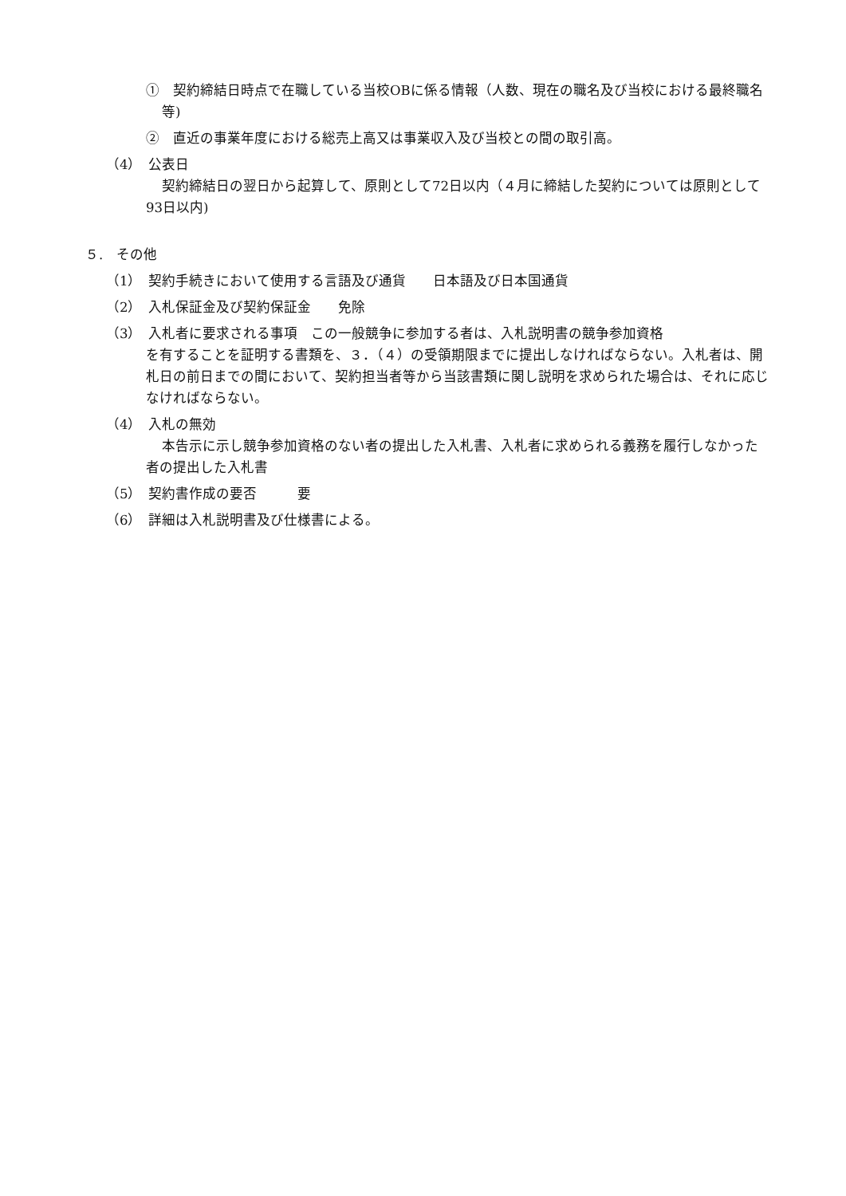①　契約締結日時点で在職している当校OBに係る情報（人数、現在の職名及び当校における最終職名等)
②　直近の事業年度における総売上高又は事業収入及び当校との間の取引高。
（4）　公表日
契約締結日の翌日から起算して、原則として72日以内（４月に締結した契約については原則として93日以内)
５.　その他
（1）　契約手続きにおいて使用する言語及び通貨　　日本語及び日本国通貨
（2）　入札保証金及び契約保証金　　免除
（3）　入札者に要求される事項　この一般競争に参加する者は、入札説明書の競争参加資格
を有することを証明する書類を、３．（４）の受領期限までに提出しなければならない。入札者は、開札日の前日までの間において、契約担当者等から当該書類に関し説明を求められた場合は、それに応じなければならない。
（4）　入札の無効
本告示に示し競争参加資格のない者の提出した入札書、入札者に求められる義務を履行しなかった者の提出した入札書
（5）　契約書作成の要否　　　要
（6）　詳細は入札説明書及び仕様書による。